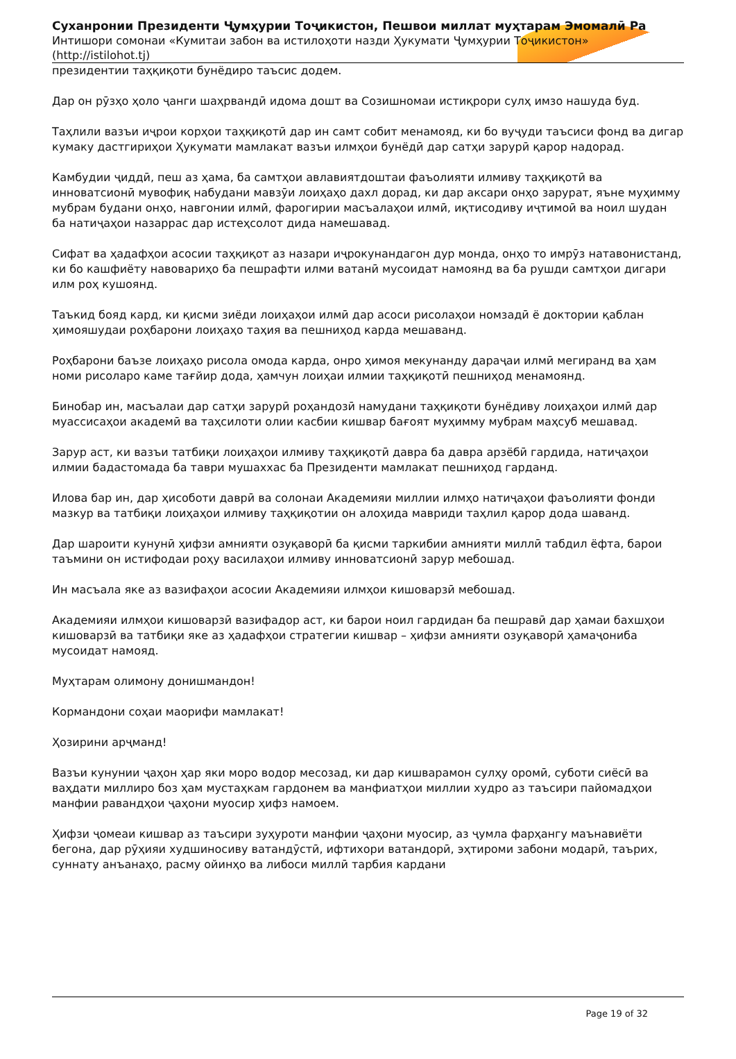Суханронии Президенти Ҷумҳурии Тоҷикистон, Пешвои миллат муҳтарам Эмомалӣ Ра
Интишори сомонаи «Кумитаи забон ва истилоҳоти назди Ҳукумати Ҷумҳурии Тоҷикистон»
(http://istilohot.tj)
президентии таҳқиқоти бунёдиро таъсис додем.
Дар он рӯзҳо ҳоло ҷанги шаҳрвандӣ идома дошт ва Созишномаи истиқрори сулҳ имзо нашуда буд.
Таҳлили вазъи иҷрои корҳои таҳқиқотӣ дар ин самт собит менамояд, ки бо вуҷуди таъсиси фонд ва дигар кумаку дастгириҳои Ҳукумати мамлакат вазъи илмҳои бунёдӣ дар сатҳи зарурӣ қарор надорад.
Камбудии ҷиддӣ, пеш аз ҳама, ба самтҳои авлавиятдоштаи фаъолияти илмиву таҳқиқотӣ ва инноватсионӣ мувофиқ набудани мавзӯи лоиҳаҳо дахл дорад, ки дар аксари онҳо зарурат, яъне муҳимму мубрам будани онҳо, навгонии илмӣ, фарогирии масъалаҳои илмӣ, иқтисодиву иҷтимоӣ ва ноил шудан ба натиҷаҳои назаррас дар истеҳсолот дида намешавад.
Сифат ва ҳадафҳои асосии таҳқиқот аз назари иҷрокунандагон дур монда, онҳо то имрӯз натавонистанд, ки бо кашфиёту навовариҳо ба пешрафти илми ватанӣ мусоидат намоянд ва ба рушди самтҳои дигари илм роҳ кушоянд.
Таъкид бояд кард, ки қисми зиёди лоиҳаҳои илмӣ дар асоси рисолаҳои номзадӣ ё доктории қаблан ҳимояшудаи роҳбарони лоиҳаҳо таҳия ва пешниҳод карда мешаванд.
Роҳбарони баъзе лоиҳаҳо рисола омода карда, онро ҳимоя мекунанду дараҷаи илмӣ мегиранд ва ҳам номи рисоларо каме тағйир дода, ҳамчун лоиҳаи илмии таҳқиқотӣ пешниҳод менамоянд.
Бинобар ин, масъалаи дар сатҳи зарурӣ роҳандозӣ намудани таҳқиқоти бунёдиву лоиҳаҳои илмӣ дар муассисаҳои академӣ ва таҳсилоти олии касбии кишвар бағоят муҳимму мубрам маҳсуб мешавад.
Зарур аст, ки вазъи татбиқи лоиҳаҳои илмиву таҳқиқотӣ давра ба давра арзёбӣ гардида, натиҷаҳои илмии бадастомада ба таври мушаххас ба Президенти мамлакат пешниҳод гарданд.
Илова бар ин, дар ҳисоботи даврӣ ва солонаи Академияи миллии илмҳо натиҷаҳои фаъолияти фонди мазкур ва татбиқи лоиҳаҳои илмиву таҳқиқотии он алоҳида мавриди таҳлил қарор дода шаванд.
Дар шароити кунунӣ ҳифзи амнияти озуқаворӣ ба қисми таркибии амнияти миллӣ табдил ёфта, барои таъмини он истифодаи роҳу василаҳои илмиву инноватсионӣ зарур мебошад.
Ин масъала яке аз вазифаҳои асосии Академияи илмҳои кишоварзӣ мебошад.
Академияи илмҳои кишоварзӣ вазифадор аст, ки барои ноил гардидан ба пешравӣ дар ҳамаи бахшҳои кишоварзӣ ва татбиқи яке аз ҳадафҳои стратегии кишвар – ҳифзи амнияти озуқаворӣ ҳамаҷониба мусоидат намояд.
Муҳтарам олимону донишмандон!
Кормандони соҳаи маорифи мамлакат!
Ҳозирини арҷманд!
Вазъи кунунии ҷаҳон ҳар яки моро водор месозад, ки дар кишварамон сулҳу оромӣ, суботи сиёсӣ ва ваҳдати миллиро боз ҳам мустаҳкам гардонем ва манфиатҳои миллии худро аз таъсири пайомадҳои манфии равандҳои ҷаҳони муосир ҳифз намоем.
Ҳифзи ҷомеаи кишвар аз таъсири зуҳуроти манфии ҷаҳони муосир, аз ҷумла фарҳангу маънавиёти бегона, дар рӯҳияи худшиносиву ватандӯстӣ, ифтихори ватандорӣ, эҳтироми забони модарӣ, таърих, суннату анъанаҳо, расму ойинҳо ва либоси миллӣ тарбия кардани
Page 19 of 32